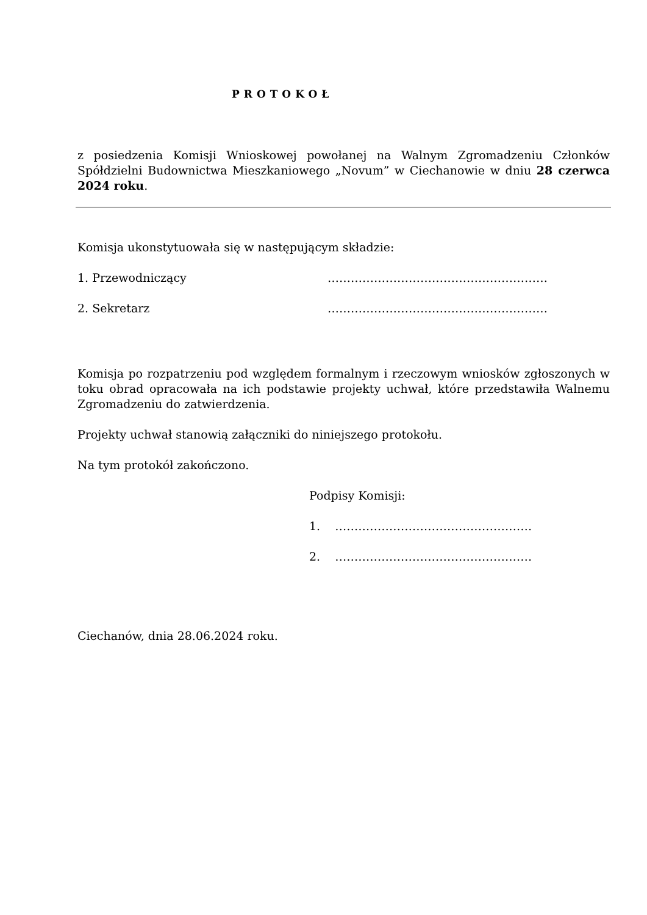PROTOKOŁ
z posiedzenia Komisji Wnioskowej powołanej na Walnym Zgromadzeniu Członków Spółdzielni Budownictwa Mieszkaniowego „Novum” w Ciechanowie w dniu 28 czerwca 2024 roku.
Komisja ukonstytuowała się w następującym składzie:
1. Przewodniczący …………………………………………………
2. Sekretarz …………………………………………………
Komisja po rozpatrzeniu pod względem formalnym i rzeczowym wniosków zgłoszonych w toku obrad opracowała na ich podstawie projekty uchwał, które przedstawiła Walnemu Zgromadzeniu do zatwierdzenia.
Projekty uchwał stanowią załączniki do niniejszego protokołu.
Na tym protokół zakończono.
Podpisy Komisji:
1. ……………………………………………
2. ……………………………………………
Ciechanów, dnia 28.06.2024 roku.